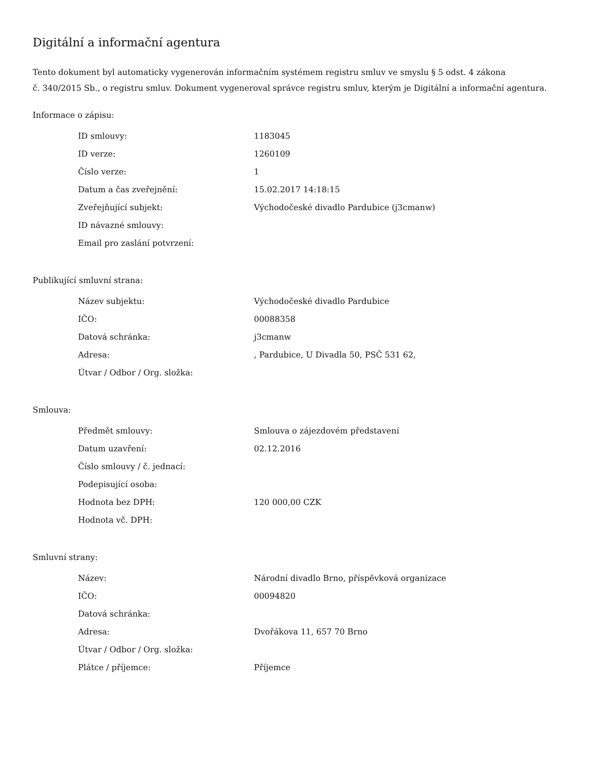Digitální a informační agentura
Tento dokument byl automaticky vygenerován informačním systémem registru smluv ve smyslu § 5 odst. 4 zákona
č. 340/2015 Sb., o registru smluv. Dokument vygeneroval správce registru smluv, kterým je Digitální a informační agentura.
Informace o zápisu:
| ID smlouvy: | 1183045 |
| ID verze: | 1260109 |
| Číslo verze: | 1 |
| Datum a čas zveřejnění: | 15.02.2017 14:18:15 |
| Zveřejňující subjekt: | Východočeské divadlo Pardubice (j3cmanw) |
| ID návazné smlouvy: | |
| Email pro zaslání potvrzení: | |
Publikující smluvní strana:
| Název subjektu: | Východočeské divadlo Pardubice |
| IČO: | 00088358 |
| Datová schránka: | j3cmanw |
| Adresa: | , Pardubice, U Divadla 50, PSČ 531 62, |
| Útvar / Odbor / Org. složka: | |
Smlouva:
| Předmět smlouvy: | Smlouva o zájezdovém představení |
| Datum uzavření: | 02.12.2016 |
| Číslo smlouvy / č. jednací: | |
| Podepisující osoba: | |
| Hodnota bez DPH: | 120 000,00 CZK |
| Hodnota vč. DPH: | |
Smluvní strany:
| Název: | Národní divadlo Brno, příspěvková organizace |
| IČO: | 00094820 |
| Datová schránka: | |
| Adresa: | Dvořákova 11, 657 70 Brno |
| Útvar / Odbor / Org. složka: | |
| Plátce / příjemce: | Příjemce |